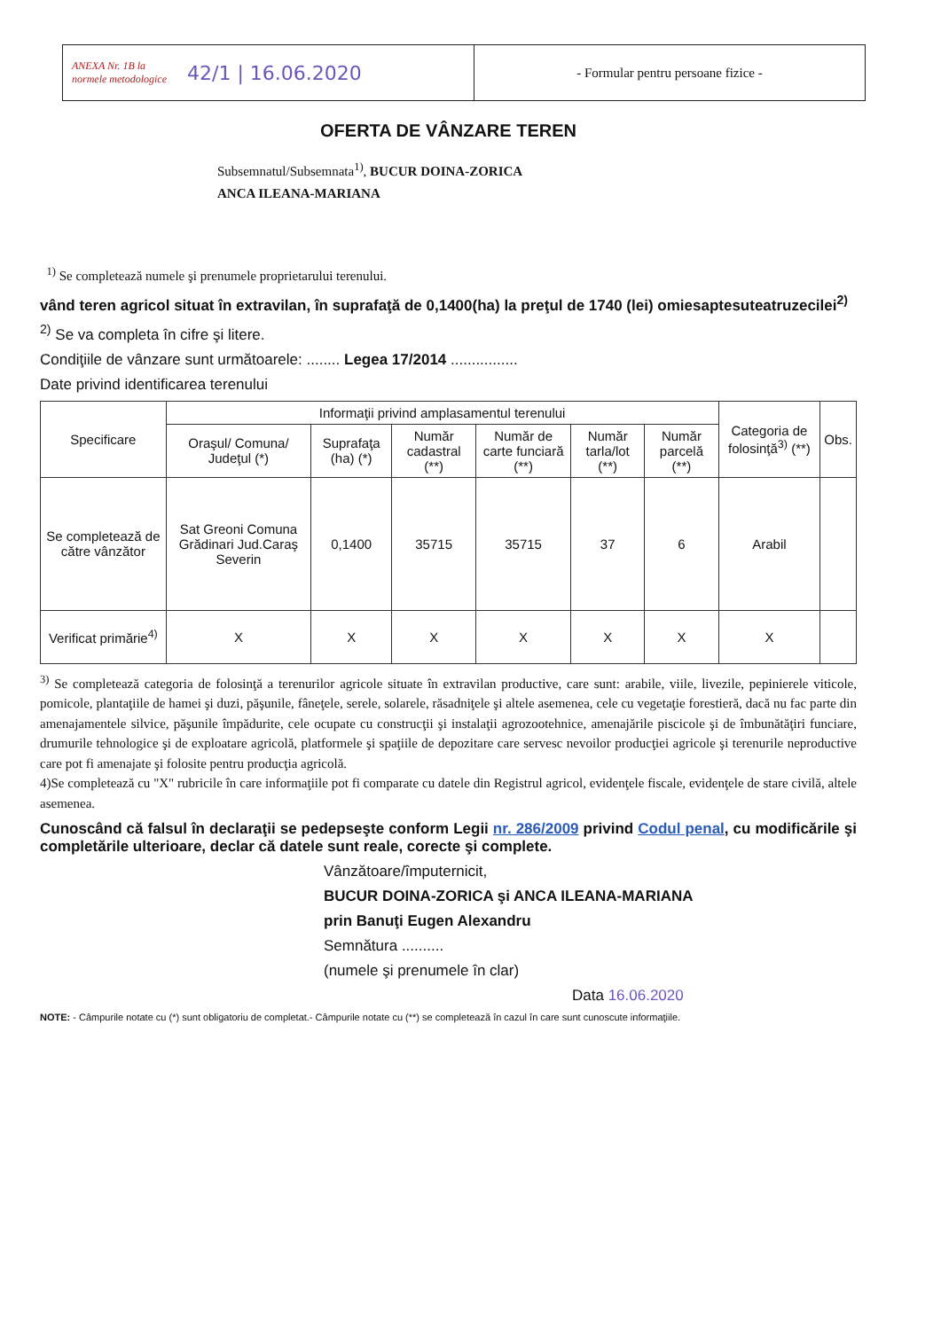ANEXA Nr. 1B la normele metodologice
42/1 | 16.06.2020
- Formular pentru persoane fizice -
OFERTA DE VÂNZARE TEREN
Subsemnatul/Subsemnata<sup>1)</sup>, BUCUR DOINA-ZORICA
ANCA ILEANA-MARIANA
<sup>1)</sup> Se completează numele şi prenumele proprietarului terenului.
vând teren agricol situat în extravilan, în suprafaţă de 0,1400(ha) la preţul de 1740 (lei) omiesaptesuteatruzecilei<sup>2)</sup>
<sup>2)</sup> Se va completa în cifre şi litere.
Condiţiile de vânzare sunt următoarele: ........ Legea 17/2014 ................
Date privind identificarea terenului
| Specificare | Informaţii privind amplasamentul terenului | | | | | | Categoria de folosinţă<sup>3)</sup> (**) | Obs. |
| --- | --- | --- | --- | --- | --- | --- | --- | --- |
| | Oraşul/ Comuna/ Judeţul (*) | Suprafaţa (ha) (*) | Număr cadastral (**) | Număr de carte funciară (**) | Număr tarla/lot (**) | Număr parcelă (**) | | |
| Se completează de către vânzător | Sat Greoni Comuna Grădinari Jud.Caraş Severin | 0,1400 | 35715 | 35715 | 37 | 6 | Arabil | |
| Verificat primărie<sup>4)</sup> | X | X | X | X | X | X | X | |
<sup>3)</sup> Se completează categoria de folosinţă a terenurilor agricole situate în extravilan productive, care sunt: arabile, viile, livezile, pepinierele viticole, pomicole, plantaţiile de hamei şi duzi, păşunile, fâneţele, serele, solarele, răsadniţele şi altele asemenea, cele cu vegetaţie forestieră, dacă nu fac parte din amenajamentele silvice, păşunile împădurite, cele ocupate cu construcţii şi instalaţii agrozootehnice, amenajările piscicole şi de îmbunătăţiri funciare, drumurile tehnologice şi de exploatare agricolă, platformele şi spaţiile de depozitare care servesc nevoilor producţiei agricole şi terenurile neproductive care pot fi amenajate şi folosite pentru producţia agricolă.
4)Se completează cu "X" rubricile în care informaţiile pot fi comparate cu datele din Registrul agricol, evidenţele fiscale, evidenţele de stare civilă, altele asemenea.
Cunoscând că falsul în declaraţii se pedepseşte conform Legii nr. 286/2009 privind Codul penal, cu modificările şi completările ulterioare, declar că datele sunt reale, corecte şi complete.
Vânzătoare/împuternicit,
BUCUR DOINA-ZORICA şi ANCA ILEANA-MARIANA
prin Banuţi Eugen Alexandru
Semnătura ..........
(numele şi prenumele în clar)
Data 16.06.2020
NOTE: - Câmpurile notate cu (*) sunt obligatoriu de completat.- Câmpurile notate cu (**) se completează în cazul în care sunt cunoscute informaţiile.